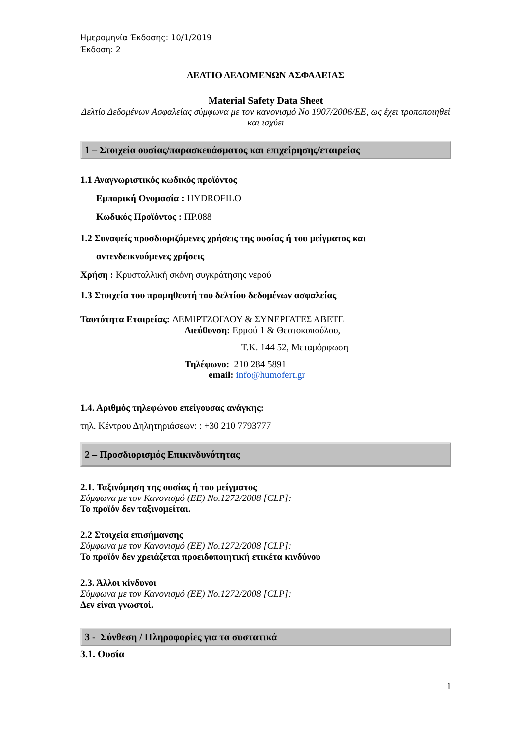Ημερομηνία Έκδοσης: 10/1/2019
Έκδοση: 2
ΔΕΛΤΙΟ ΔΕΔΟΜΕΝΩΝ ΑΣΦΑΛΕΙΑΣ
Material Safety Data Sheet
Δελτίο Δεδομένων Ασφαλείας σύμφωνα με τον κανονισμό No 1907/2006/ΕΕ, ως έχει τροποποιηθεί και ισχύει
1 – Στοιχεία ουσίας/παρασκευάσματος και επιχείρησης/εταιρείας
1.1 Αναγνωριστικός κωδικός προϊόντος
Εμπορική Ονομασία : HYDROFILO
Κωδικός Προϊόντος : ΠΡ.088
1.2 Συναφείς προσδιοριζόμενες χρήσεις της ουσίας ή του μείγματος και
αντενδεικνυόμενες χρήσεις
Χρήση : Κρυσταλλική σκόνη συγκράτησης νερού
1.3 Στοιχεία του προμηθευτή του δελτίου δεδομένων ασφαλείας
Ταυτότητα Εταιρείας: ΔΕΜΙΡΤΖΟΓΛΟΥ & ΣΥΝΕΡΓΑΤΕΣ ΑΒΕΤΕ
Διεύθυνση: Ερμού 1 & Θεοτοκοπούλου,
Τ.Κ. 144 52, Μεταμόρφωση
Τηλέφωνο: 210 284 5891
email: info@humofert.gr
1.4. Αριθμός τηλεφώνου επείγουσας ανάγκης:
τηλ. Κέντρου Δηλητηριάσεων: : +30 210 7793777
2 – Προσδιορισμός Επικινδυνότητας
2.1. Ταξινόμηση της ουσίας ή του μείγματος
Σύμφωνα με τον Κανονισμό (ΕΕ) No.1272/2008 [CLP]:
Το προϊόν δεν ταξινομείται.
2.2 Στοιχεία επισήμανσης
Σύμφωνα με τον Κανονισμό (ΕΕ) No.1272/2008 [CLP]:
Το προϊόν δεν χρειάζεται προειδοποιητική ετικέτα κινδύνου
2.3. Άλλοι κίνδυνοι
Σύμφωνα με τον Κανονισμό (ΕΕ) No.1272/2008 [CLP]:
Δεν είναι γνωστοί.
3 - Σύνθεση / Πληροφορίες για τα συστατικά
3.1. Ουσία
1